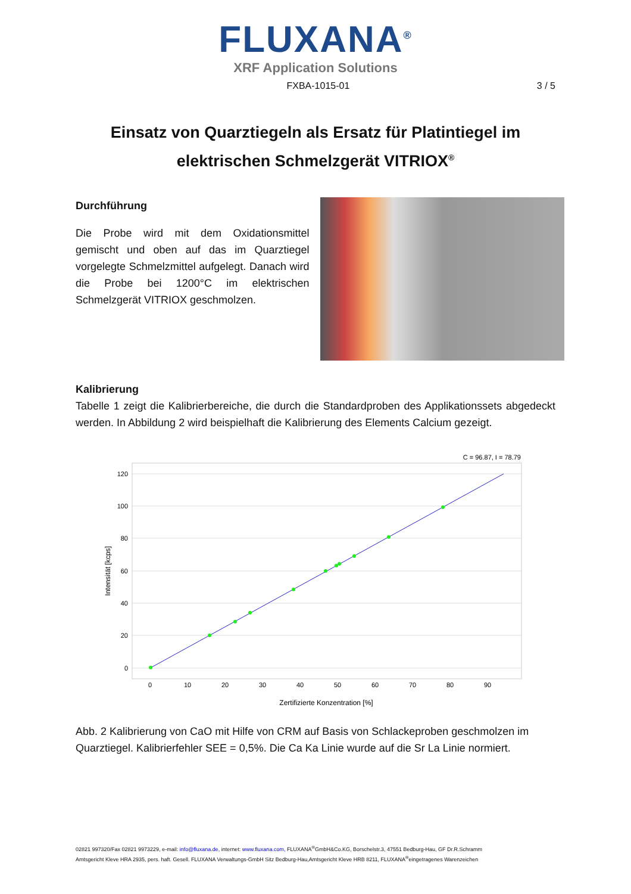FLUXANA<sup>®</sup>
XRF Application Solutions
FXBA-1015-01 3 / 5
Einsatz von Quarztiegeln als Ersatz für Platintiegel im
elektrischen Schmelzgerät VITRIOX<sup>®</sup>
Durchführung
Die Probe wird mit dem Oxidationsmittel gemischt und oben auf das im Quarztiegel vorgelegte Schmelzmittel aufgelegt. Danach wird die Probe bei 1200°C im elektrischen Schmelzgerät VITRIOX geschmolzen.
Kalibrierung
Tabelle 1 zeigt die Kalibrierbereiche, die durch die Standardproben des Applikationssets abgedeckt werden. In Abbildung 2 wird beispielhaft die Kalibrierung des Elements Calcium gezeigt.
C = 96.87, I = 78.79
120
100
80
60
40
20
0
Zertifizierte Konzentration [%]
Intensität [kcps]
0
10
20
30
40
50
60
70
80
90
Abb. 2 Kalibrierung von CaO mit Hilfe von CRM auf Basis von Schlackeproben geschmolzen im Quarztiegel. Kalibrierfehler SEE = 0,5%. Die Ca Ka Linie wurde auf die Sr La Linie normiert.
02821 997320/Fax 02821 9973229, e-mail: info@fluxana.de, internet: www.fluxana.com, FLUXANA<sup>®</sup>GmbH&Co.KG, Borschelstr.3, 47551 Bedburg-Hau, GF Dr.R.Schramm
Amtsgericht Kleve HRA 2935, pers. haft. Gesell. FLUXANA Verwaltungs-GmbH Sitz Bedburg-Hau,Amtsgericht Kleve HRB 8211, FLUXANA<sup>®</sup>eingetragenes Warenzeichen